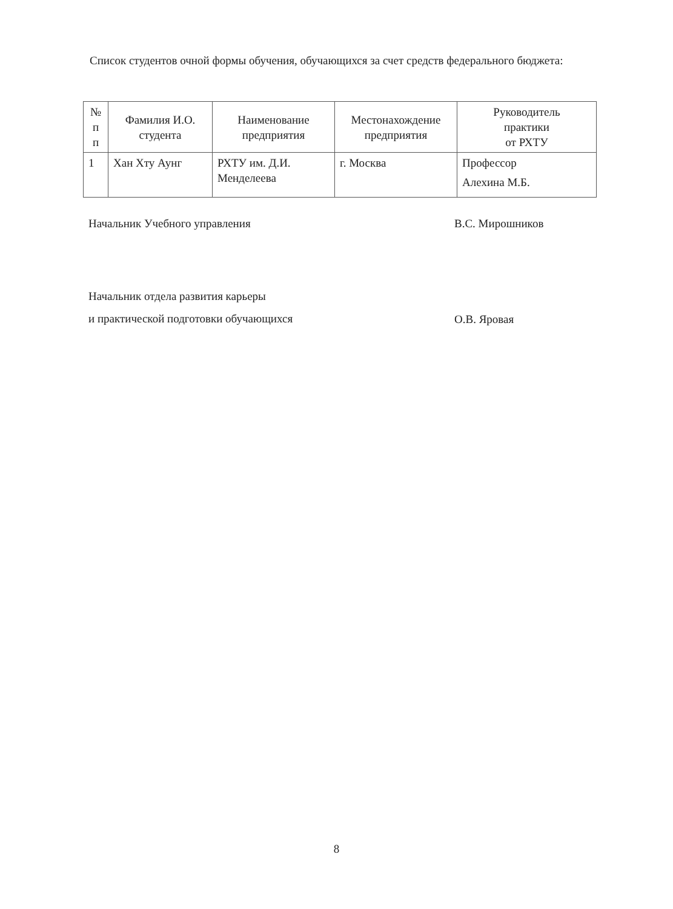Список студентов очной формы обучения, обучающихся за счет средств федерального бюджета:
| № п п | Фамилия И.О. студента | Наименование предприятия | Местонахождение предприятия | Руководитель практики от РХТУ |
| --- | --- | --- | --- | --- |
| 1 | Хан Хту Аунг | РХТУ им. Д.И. Менделеева | г. Москва | Профессор Алехина М.Б. |
Начальник Учебного управления В.С. Мирошников
Начальник отдела развития карьеры
и практической подготовки обучающихся
О.В. Яровая
8